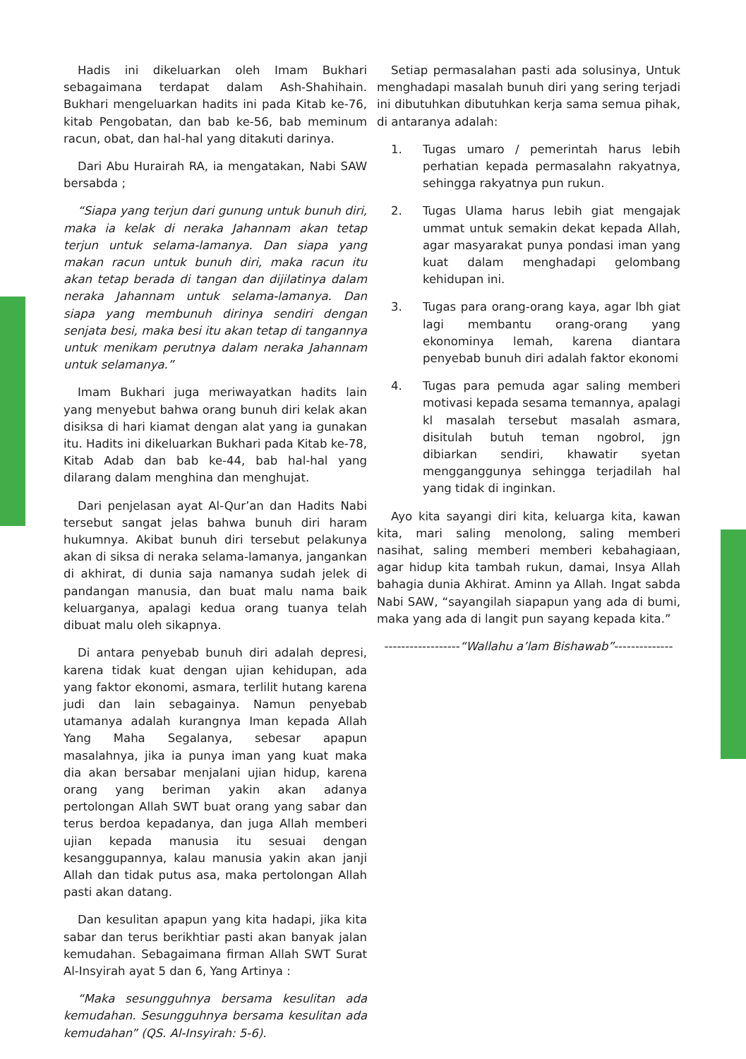Hadis ini dikeluarkan oleh Imam Bukhari sebagaimana terdapat dalam Ash-Shahihain. Bukhari mengeluarkan hadits ini pada Kitab ke-76, kitab Pengobatan, dan bab ke-56, bab meminum racun, obat, dan hal-hal yang ditakuti darinya.
Dari Abu Hurairah RA, ia mengatakan, Nabi SAW bersabda ;
“Siapa yang terjun dari gunung untuk bunuh diri, maka ia kelak di neraka Jahannam akan tetap terjun untuk selama-lamanya. Dan siapa yang makan racun untuk bunuh diri, maka racun itu akan tetap berada di tangan dan dijilatinya dalam neraka Jahannam untuk selama-lamanya. Dan siapa yang membunuh dirinya sendiri dengan senjata besi, maka besi itu akan tetap di tangannya untuk menikam perutnya dalam neraka Jahannam untuk selamanya.”
Imam Bukhari juga meriwayatkan hadits lain yang menyebut bahwa orang bunuh diri kelak akan disiksa di hari kiamat dengan alat yang ia gunakan itu. Hadits ini dikeluarkan Bukhari pada Kitab ke-78, Kitab Adab dan bab ke-44, bab hal-hal yang dilarang dalam menghina dan menghujat.
Dari penjelasan ayat Al-Qur’an dan Hadits Nabi tersebut sangat jelas bahwa bunuh diri haram hukumnya. Akibat bunuh diri tersebut pelakunya akan di siksa di neraka selama-lamanya, jangankan di akhirat, di dunia saja namanya sudah jelek di pandangan manusia, dan buat malu nama baik keluarganya, apalagi kedua orang tuanya telah dibuat malu oleh sikapnya.
Di antara penyebab bunuh diri adalah depresi, karena tidak kuat dengan ujian kehidupan, ada yang faktor ekonomi, asmara, terlilit hutang karena judi dan lain sebagainya. Namun penyebab utamanya adalah kurangnya Iman kepada Allah Yang Maha Segalanya, sebesar apapun masalahnya, jika ia punya iman yang kuat maka dia akan bersabar menjalani ujian hidup, karena orang yang beriman yakin akan adanya pertolongan Allah SWT buat orang yang sabar dan terus berdoa kepadanya, dan juga Allah memberi ujian kepada manusia itu sesuai dengan kesanggupannya, kalau manusia yakin akan janji Allah dan tidak putus asa, maka pertolongan Allah pasti akan datang.
Dan kesulitan apapun yang kita hadapi, jika kita sabar dan terus berikhtiar pasti akan banyak jalan kemudahan. Sebagaimana firman Allah SWT Surat Al-Insyirah ayat 5 dan 6, Yang Artinya :
“Maka sesungguhnya bersama kesulitan ada kemudahan. Sesungguhnya bersama kesulitan ada kemudahan” (QS. Al-Insyirah: 5-6).
Setiap permasalahan pasti ada solusinya, Untuk menghadapi masalah bunuh diri yang sering terjadi ini dibutuhkan dibutuhkan kerja sama semua pihak, di antaranya adalah:
1. Tugas umaro / pemerintah harus lebih perhatian kepada permasalahn rakyatnya, sehingga rakyatnya pun rukun.
2. Tugas Ulama harus lebih giat mengajak ummat untuk semakin dekat kepada Allah, agar masyarakat punya pondasi iman yang kuat dalam menghadapi gelombang kehidupan ini.
3. Tugas para orang-orang kaya, agar lbh giat lagi membantu orang-orang yang ekonominya lemah, karena diantara penyebab bunuh diri adalah faktor ekonomi
4. Tugas para pemuda agar saling memberi motivasi kepada sesama temannya, apalagi kl masalah tersebut masalah asmara, disitulah butuh teman ngobrol, jgn dibiarkan sendiri, khawatir syetan mengganggunya sehingga terjadilah hal yang tidak di inginkan.
Ayo kita sayangi diri kita, keluarga kita, kawan kita, mari saling menolong, saling memberi nasihat, saling memberi memberi kebahagiaan, agar hidup kita tambah rukun, damai, Insya Allah bahagia dunia Akhirat. Aminn ya Allah. Ingat sabda Nabi SAW, “sayangilah siapapun yang ada di bumi, maka yang ada di langit pun sayang kepada kita.”
------------------“Wallahu a’lam Bishawab”--------------